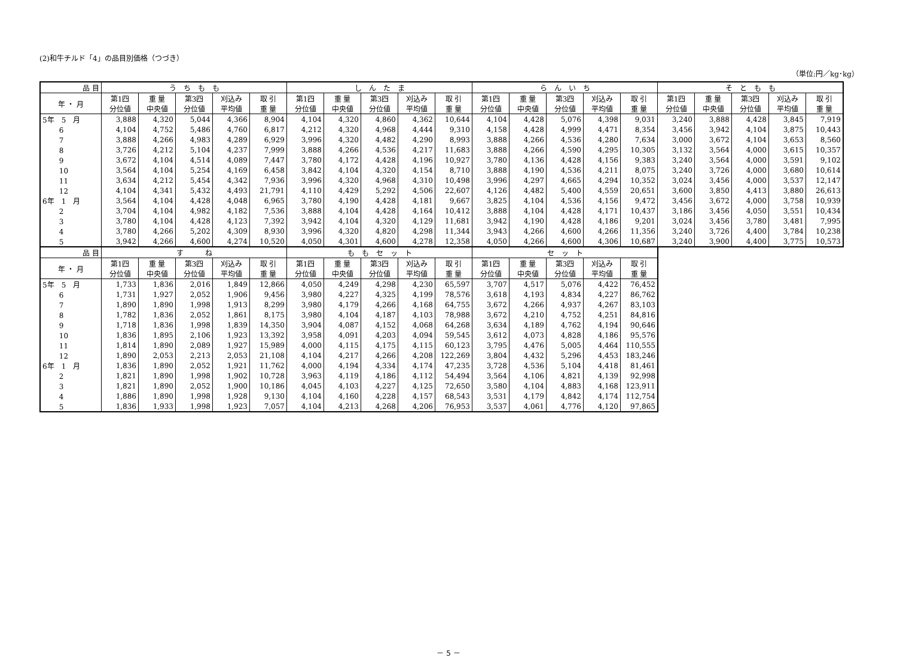(2)和牛チルド「4」の品目別価格（つづき）
（単位:円／kg･kg）
| 品 目 | う ち も も | | | | | し ん た ま | | | | | ら ん い ち | | | | | そ と も も | | | | |
| --- | --- | --- | --- | --- | --- | --- | --- | --- | --- | --- | --- | --- | --- | --- | --- | --- | --- | --- | --- | --- |
| 年 ・ 月 | 第1四 分位値 | 重 量 中央値 | 第3四 分位値 | 刈込み 平均値 | 取 引 重 量 | 第1四 分位値 | 重 量 中央値 | 第3四 分位値 | 刈込み 平均値 | 取 引 重 量 | 第1四 分位値 | 重 量 中央値 | 第3四 分位値 | 刈込み 平均値 | 取 引 重 量 | 第1四 分位値 | 重 量 中央値 | 第3四 分位値 | 刈込み 平均値 | 取 引 重 量 |
| 5年 5 月 | 3,888 | 4,320 | 5,044 | 4,366 | 8,904 | 4,104 | 4,320 | 4,860 | 4,362 | 10,644 | 4,104 | 4,428 | 5,076 | 4,398 | 9,031 | 3,240 | 3,888 | 4,428 | 3,845 | 7,919 |
| 6 | 4,104 | 4,752 | 5,486 | 4,760 | 6,817 | 4,212 | 4,320 | 4,968 | 4,444 | 9,310 | 4,158 | 4,428 | 4,999 | 4,471 | 8,354 | 3,456 | 3,942 | 4,104 | 3,875 | 10,443 |
| 7 | 3,888 | 4,266 | 4,983 | 4,289 | 6,929 | 3,996 | 4,320 | 4,482 | 4,290 | 8,993 | 3,888 | 4,266 | 4,536 | 4,280 | 7,634 | 3,000 | 3,672 | 4,104 | 3,653 | 8,560 |
| 8 | 3,726 | 4,212 | 5,104 | 4,237 | 7,999 | 3,888 | 4,266 | 4,536 | 4,217 | 11,683 | 3,888 | 4,266 | 4,590 | 4,295 | 10,305 | 3,132 | 3,564 | 4,000 | 3,615 | 10,357 |
| 9 | 3,672 | 4,104 | 4,514 | 4,089 | 7,447 | 3,780 | 4,172 | 4,428 | 4,196 | 10,927 | 3,780 | 4,136 | 4,428 | 4,156 | 9,383 | 3,240 | 3,564 | 4,000 | 3,591 | 9,102 |
| 10 | 3,564 | 4,104 | 5,254 | 4,169 | 6,458 | 3,842 | 4,104 | 4,320 | 4,154 | 8,710 | 3,888 | 4,190 | 4,536 | 4,211 | 8,075 | 3,240 | 3,726 | 4,000 | 3,680 | 10,614 |
| 11 | 3,634 | 4,212 | 5,454 | 4,342 | 7,936 | 3,996 | 4,320 | 4,968 | 4,310 | 10,498 | 3,996 | 4,297 | 4,665 | 4,294 | 10,352 | 3,024 | 3,456 | 4,000 | 3,537 | 12,147 |
| 12 | 4,104 | 4,341 | 5,432 | 4,493 | 21,791 | 4,110 | 4,429 | 5,292 | 4,506 | 22,607 | 4,126 | 4,482 | 5,400 | 4,559 | 20,651 | 3,600 | 3,850 | 4,413 | 3,880 | 26,613 |
| 6年 1 月 | 3,564 | 4,104 | 4,428 | 4,048 | 6,965 | 3,780 | 4,190 | 4,428 | 4,181 | 9,667 | 3,825 | 4,104 | 4,536 | 4,156 | 9,472 | 3,456 | 3,672 | 4,000 | 3,758 | 10,939 |
| 2 | 3,704 | 4,104 | 4,982 | 4,182 | 7,536 | 3,888 | 4,104 | 4,428 | 4,164 | 10,412 | 3,888 | 4,104 | 4,428 | 4,171 | 10,437 | 3,186 | 3,456 | 4,050 | 3,551 | 10,434 |
| 3 | 3,780 | 4,104 | 4,428 | 4,123 | 7,392 | 3,942 | 4,104 | 4,320 | 4,129 | 11,681 | 3,942 | 4,190 | 4,428 | 4,186 | 9,201 | 3,024 | 3,456 | 3,780 | 3,481 | 7,995 |
| 4 | 3,780 | 4,266 | 5,202 | 4,309 | 8,930 | 3,996 | 4,320 | 4,820 | 4,298 | 11,344 | 3,943 | 4,266 | 4,600 | 4,266 | 11,356 | 3,240 | 3,726 | 4,400 | 3,784 | 10,238 |
| 5 | 3,942 | 4,266 | 4,600 | 4,274 | 10,520 | 4,050 | 4,301 | 4,600 | 4,278 | 12,358 | 4,050 | 4,266 | 4,600 | 4,306 | 10,687 | 3,240 | 3,900 | 4,400 | 3,775 | 10,573 |
| 品 目 | す ね | | | | | も も セ ッ ト | | | | | セ ッ ト | | | | |
| --- | --- | --- | --- | --- | --- | --- | --- | --- | --- | --- | --- | --- | --- | --- | --- |
| 年 ・ 月 | 第1四 分位値 | 重 量 中央値 | 第3四 分位値 | 刈込み 平均値 | 取 引 重 量 | 第1四 分位値 | 重 量 中央値 | 第3四 分位値 | 刈込み 平均値 | 取 引 重 量 | 第1四 分位値 | 重 量 中央値 | 第3四 分位値 | 刈込み 平均値 | 取 引 重 量 |
| 5年 5 月 | 1,733 | 1,836 | 2,016 | 1,849 | 12,866 | 4,050 | 4,249 | 4,298 | 4,230 | 65,597 | 3,707 | 4,517 | 5,076 | 4,422 | 76,452 |
| 6 | 1,731 | 1,927 | 2,052 | 1,906 | 9,456 | 3,980 | 4,227 | 4,325 | 4,199 | 78,576 | 3,618 | 4,193 | 4,834 | 4,227 | 86,762 |
| 7 | 1,890 | 1,890 | 1,998 | 1,913 | 8,299 | 3,980 | 4,179 | 4,266 | 4,168 | 64,755 | 3,672 | 4,266 | 4,937 | 4,267 | 83,103 |
| 8 | 1,782 | 1,836 | 2,052 | 1,861 | 8,175 | 3,980 | 4,104 | 4,187 | 4,103 | 78,988 | 3,672 | 4,210 | 4,752 | 4,251 | 84,816 |
| 9 | 1,718 | 1,836 | 1,998 | 1,839 | 14,350 | 3,904 | 4,087 | 4,152 | 4,068 | 64,268 | 3,634 | 4,189 | 4,762 | 4,194 | 90,646 |
| 10 | 1,836 | 1,895 | 2,106 | 1,923 | 13,392 | 3,958 | 4,091 | 4,203 | 4,094 | 59,545 | 3,612 | 4,073 | 4,828 | 4,186 | 95,576 |
| 11 | 1,814 | 1,890 | 2,089 | 1,927 | 15,989 | 4,000 | 4,115 | 4,175 | 4,115 | 60,123 | 3,795 | 4,476 | 5,005 | 4,464 | 110,555 |
| 12 | 1,890 | 2,053 | 2,213 | 2,053 | 21,108 | 4,104 | 4,217 | 4,266 | 4,208 | 122,269 | 3,804 | 4,432 | 5,296 | 4,453 | 183,246 |
| 6年 1 月 | 1,836 | 1,890 | 2,052 | 1,921 | 11,762 | 4,000 | 4,194 | 4,334 | 4,174 | 47,235 | 3,728 | 4,536 | 5,104 | 4,418 | 81,461 |
| 2 | 1,821 | 1,890 | 1,998 | 1,902 | 10,728 | 3,963 | 4,119 | 4,186 | 4,112 | 54,494 | 3,564 | 4,106 | 4,821 | 4,139 | 92,998 |
| 3 | 1,821 | 1,890 | 2,052 | 1,900 | 10,186 | 4,045 | 4,103 | 4,227 | 4,125 | 72,650 | 3,580 | 4,104 | 4,883 | 4,168 | 123,911 |
| 4 | 1,886 | 1,890 | 1,998 | 1,928 | 9,130 | 4,104 | 4,160 | 4,228 | 4,157 | 68,543 | 3,531 | 4,179 | 4,842 | 4,174 | 112,754 |
| 5 | 1,836 | 1,933 | 1,998 | 1,923 | 7,057 | 4,104 | 4,213 | 4,268 | 4,206 | 76,953 | 3,537 | 4,061 | 4,776 | 4,120 | 97,865 |
－ 5 －